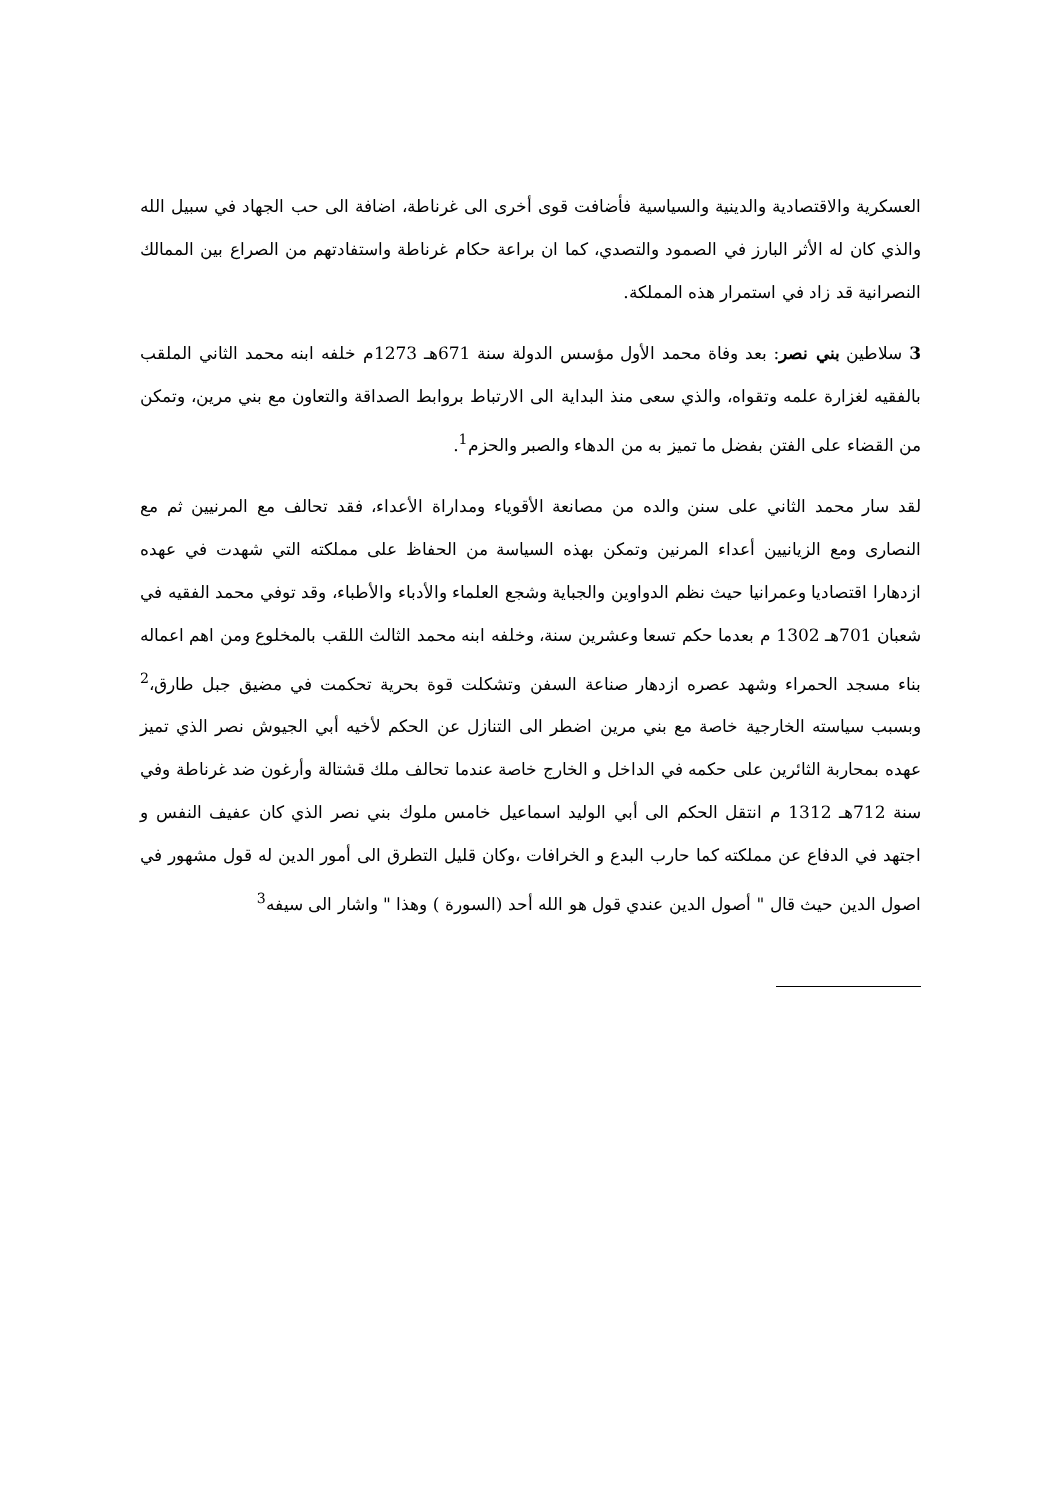العسكرية والاقتصادية والدينية والسياسية فأضافت قوى أخرى الى غرناطة، اضافة الى حب الجهاد في سبيل الله والذي كان له الأثر البارز في الصمود والتصدي، كما ان براعة حكام غرناطة واستفادتهم من الصراع بين الممالك النصرانية قد زاد في استمرار هذه المملكة.
3 سلاطين بني نصر: بعد وفاة محمد الأول مؤسس الدولة سنة 671هـ 1273م خلفه ابنه محمد الثاني الملقب بالفقيه لغزارة علمه وتقواه، والذي سعى منذ البداية الى الارتباط بروابط الصداقة والتعاون مع بني مرين، وتمكن من القضاء على الفتن بفضل ما تميز به من الدهاء والصبر والحزم<sup>1</sup>.
لقد سار محمد الثاني على سنن والده من مصانعة الأقوياء ومداراة الأعداء، فقد تحالف مع المرنيين ثم مع النصارى ومع الزيانيين أعداء المرنين وتمكن بهذه السياسة من الحفاظ على مملكته التي شهدت في عهده ازدهارا اقتصاديا وعمرانيا حيث نظم الدواوين والجباية وشجع العلماء والأدباء والأطباء، وقد توفي محمد الفقيه في شعبان 701هـ 1302 م بعدما حكم تسعا وعشرين سنة، وخلفه ابنه محمد الثالث اللقب بالمخلوع ومن اهم اعماله بناء مسجد الحمراء وشهد عصره ازدهار صناعة السفن وتشكلت قوة بحرية تحكمت في مضيق جبل طارق،<sup>2</sup> وبسبب سياسته الخارجية خاصة مع بني مرين اضطر الى التنازل عن الحكم لأخيه أبي الجيوش نصر الذي تميز عهده بمحاربة الثائرين على حكمه في الداخل و الخارج خاصة عندما تحالف ملك قشتالة وأرغون ضد غرناطة وفي سنة 712هـ 1312 م انتقل الحكم الى أبي الوليد اسماعيل خامس ملوك بني نصر الذي كان عفيف النفس و اجتهد في الدفاع عن مملكته كما حارب البدع و الخرافات ،وكان قليل التطرق الى أمور الدين له قول مشهور في اصول الدين حيث قال " أصول الدين عندي قول هو الله أحد (السورة ) وهذا " واشار الى سيفه<sup>3</sup>